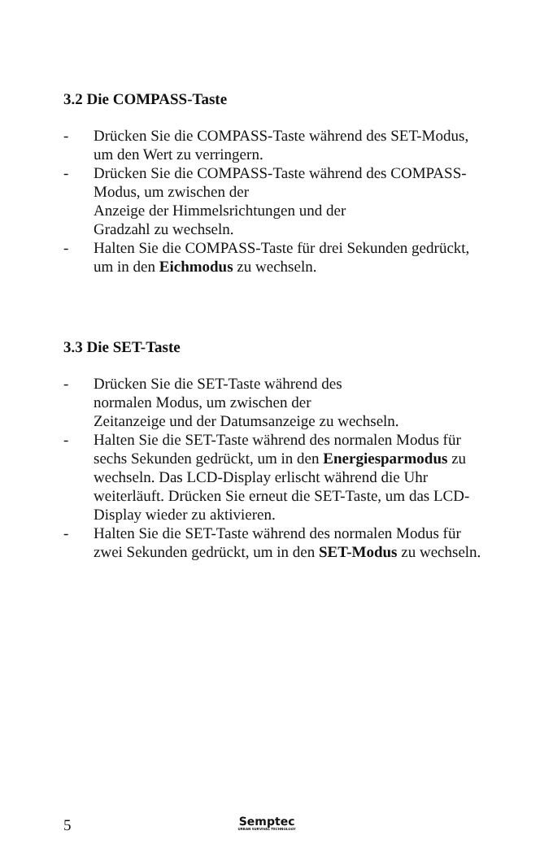3.2 Die COMPASS-Taste
- Drücken Sie die COMPASS-Taste während des SET-Modus, um den Wert zu verringern.
- Drücken Sie die COMPASS-Taste während des COMPASS-Modus, um zwischen der
Anzeige der Himmelsrichtungen und der
Gradzahl zu wechseln.
- Halten Sie die COMPASS-Taste für drei Sekunden gedrückt, um in den Eichmodus zu wechseln.
3.3 Die SET-Taste
- Drücken Sie die SET-Taste während des
normalen Modus, um zwischen der
Zeitanzeige und der Datumsanzeige zu wechseln.
- Halten Sie die SET-Taste während des normalen Modus für sechs Sekunden gedrückt, um in den Energiesparmodus zu wechseln. Das LCD-Display erlischt während die Uhr weiterläuft. Drücken Sie erneut die SET-Taste, um das LCD-Display wieder zu aktivieren.
- Halten Sie die SET-Taste während des normalen Modus für zwei Sekunden gedrückt, um in den SET-Modus zu wechseln.
5
Semptec
URBAN SURVIVAL TECHNOLOGY